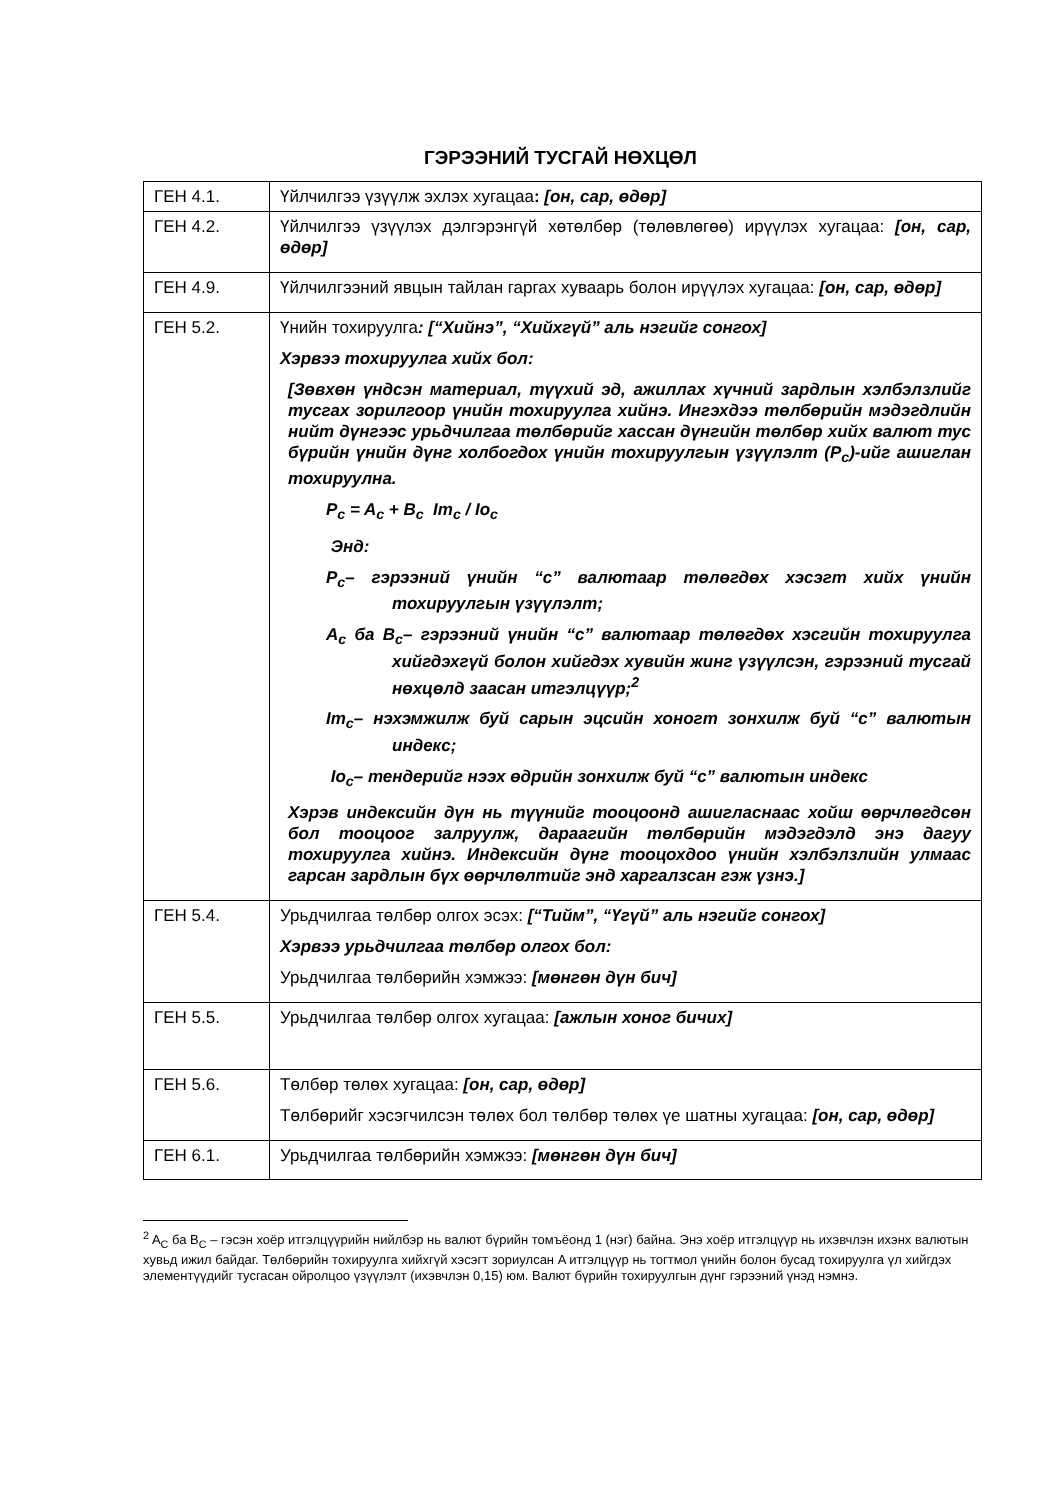ГЭРЭЭНИЙ ТУСГАЙ НӨХЦӨЛ
| ГЕН 4.1. | Үйлчилгээ үзүүлж эхлэх хугацаа : [он, сар, өдөр] |
| ГЕН 4.2. | Үйлчилгээ үзүүлэх дэлгэрэнгүй хөтөлбөр (төлөвлөгөө) ирүүлэх хугацаа: [он, сар, өдөр] |
| ГЕН 4.9. | Үйлчилгээний явцын тайлан гаргах хуваарь болон ирүүлэх хугацаа: [он, сар, өдөр] |
| ГЕН 5.2. | Үнийн тохируулга : [“Хийнэ”, “Хийхгүй” аль нэгийг сонгох] Хэрвээ тохируулга хийх бол: [Зөвхөн үндсэн материал, түүхий эд, ажиллах хүчний зардлын хэлбэлзлийг тусгах зорилгоор үнийн тохируулга хийнэ. Ингэхдээ төлбөрийн мэдэгдлийн нийт дүнгээс урьдчилгаа төлбөрийг хассан дүнгийн төлбөр хийх валют тус бүрийн үнийн дүнг холбогдох үнийн тохируулгын үзүүлэлт (P<sub>c</sub>)-ийг ашиглан тохируулна. P<sub>c</sub> = A<sub>c</sub> + B<sub>c</sub> Im<sub>c</sub> / Io<sub>c</sub> Энд: P<sub>c</sub>– гэрээний үнийн “c” валютаар төлөгдөх хэсэгт хийх үнийн тохируулгын үзүүлэлт; A<sub>c</sub> ба B<sub>c</sub>– гэрээний үнийн “c” валютаар төлөгдөх хэсгийн тохируулга хийгдэхгүй болон хийгдэх хувийн жинг үзүүлсэн, гэрээний тусгай нөхцөлд заасан итгэлцүүр;<sup>2</sup> Im<sub>c</sub>– нэхэмжилж буй сарын эцсийн хоногт зонхилж буй “c” валютын индекс; Io<sub>c</sub>– тендерийг нээх өдрийн зонхилж буй “c” валютын индекс Хэрэв индексийн дүн нь түүнийг тооцоонд ашигласнаас хойш өөрчлөгдсөн бол тооцоог залруулж, дараагийн төлбөрийн мэдэгдэлд энэ дагуу тохируулга хийнэ. Индексийн дүнг тооцохдоо үнийн хэлбэлзлийн улмаас гарсан зардлын бүх өөрчлөлтийг энд харгалзсан гэж үзнэ.] |
| ГЕН 5.4. | Урьдчилгаа төлбөр олгох эсэх: [“Тийм”, “Үгүй” аль нэгийг сонгох] Хэрвээ урьдчилгаа төлбөр олгох бол: Урьдчилгаа төлбөрийн хэмжээ: [мөнгөн дүн бич] |
| ГЕН 5.5. | Урьдчилгаа төлбөр олгох хугацаа: [ажлын хоног бичих] |
| ГЕН 5.6. | Төлбөр төлөх хугацаа: [он, сар, өдөр] Төлбөрийг хэсэгчилсэн төлөх бол төлбөр төлөх үе шатны хугацаа: [он, сар, өдөр] |
| ГЕН 6.1. | Урьдчилгаа төлбөрийн хэмжээ: [мөнгөн дүн бич] |
<sup>2</sup> A<sub>C</sub> ба B<sub>C</sub> – гэсэн хоёр итгэлцүүрийн нийлбэр нь валют бүрийн томъёонд 1 (нэг) байна. Энэ хоёр итгэлцүүр нь ихэвчлэн ихэнх валютын хувьд ижил байдаг. Төлбөрийн тохируулга хийхгүй хэсэгт зориулсан A итгэлцүүр нь тогтмол үнийн болон бусад тохируулга үл хийгдэх элементүүдийг тусгасан ойролцоо үзүүлэлт (ихэвчлэн 0,15) юм. Валют бүрийн тохируулгын дүнг гэрээний үнэд нэмнэ.